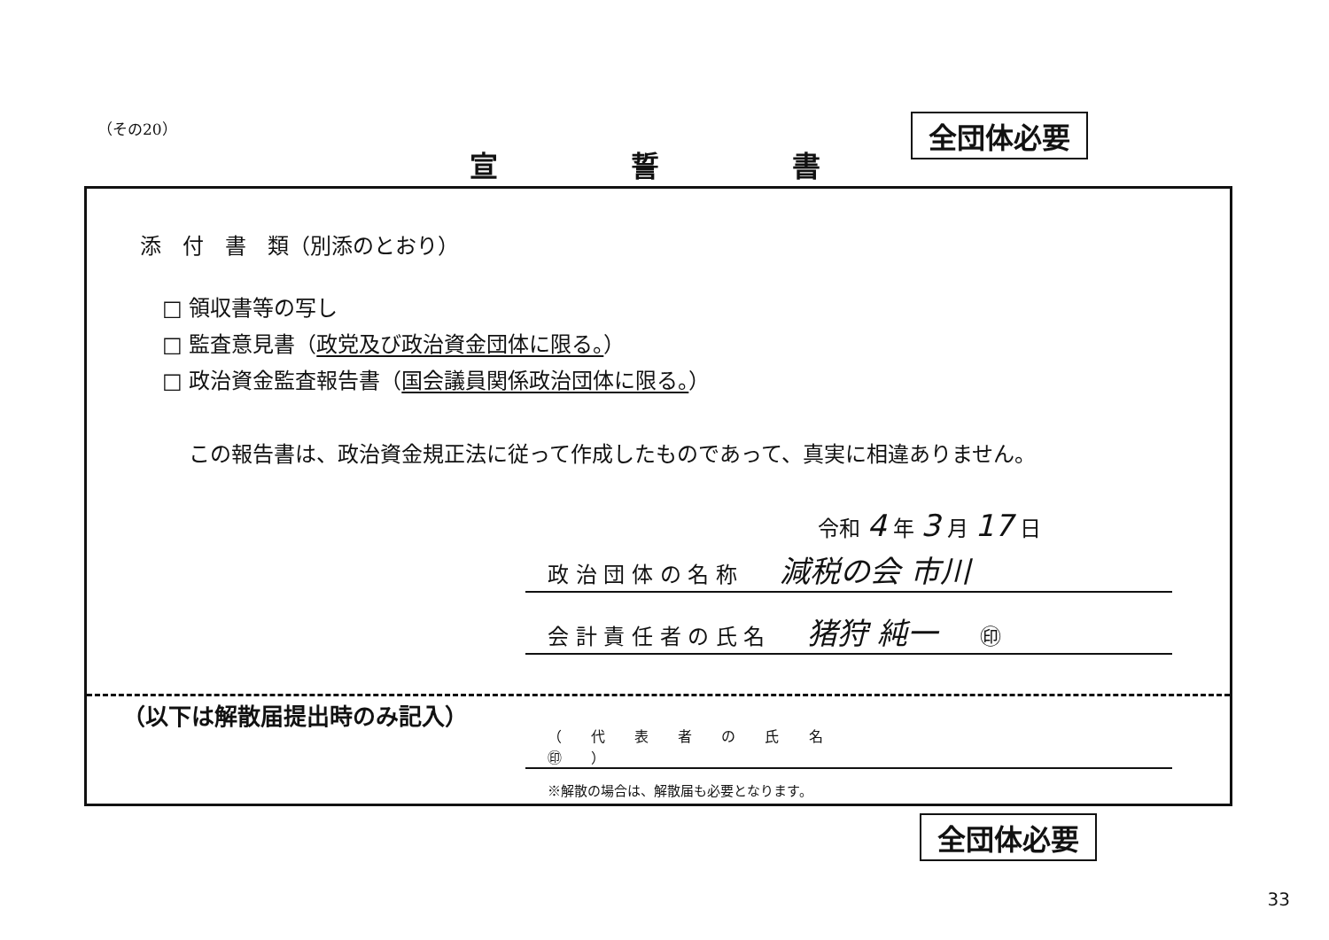（その20） 全団体必要
宣誓書
添　付　書　類（別添のとおり）
□ 領収書等の写し
□ 監査意見書（政党及び政治資金団体に限る。）
□ 政治資金監査報告書（国会議員関係政治団体に限る。）
この報告書は、政治資金規正法に従って作成したものであって、真実に相違ありません。
令和 4 年 3 月 17 日
政 治 団 体 の 名 称　　減税の会 市川
会 計 責 任 者 の 氏 名　　猪狩 純一　　㊞
（以下は解散届提出時のみ記入）
（ 代 表 者 の 氏 名　　　　　　　　　　　　　　　　　㊞ ）
※解散の場合は、解散届も必要となります。
全団体必要
33